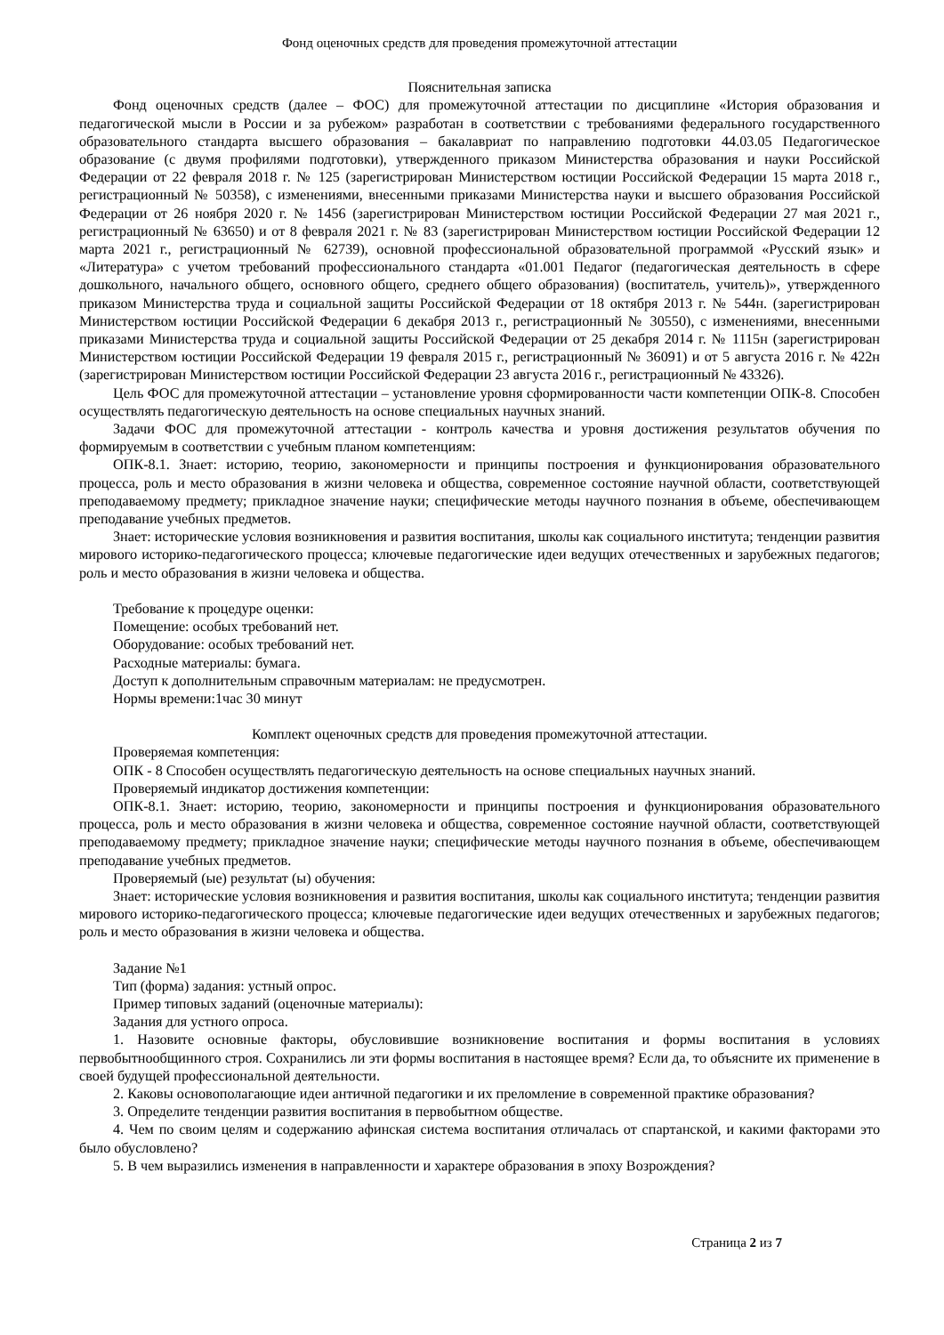Фонд оценочных средств для проведения промежуточной аттестации
Пояснительная записка
Фонд оценочных средств (далее – ФОС) для промежуточной аттестации по дисциплине «История образования и педагогической мысли в России и за рубежом» разработан в соответствии с требованиями федерального государственного образовательного стандарта высшего образования – бакалавриат по направлению подготовки 44.03.05 Педагогическое образование (с двумя профилями подготовки), утвержденного приказом Министерства образования и науки Российской Федерации от 22 февраля 2018 г. № 125 (зарегистрирован Министерством юстиции Российской Федерации 15 марта 2018 г., регистрационный № 50358), с изменениями, внесенными приказами Министерства науки и высшего образования Российской Федерации от 26 ноября 2020 г. № 1456 (зарегистрирован Министерством юстиции Российской Федерации 27 мая 2021 г., регистрационный № 63650) и от 8 февраля 2021 г. № 83 (зарегистрирован Министерством юстиции Российской Федерации 12 марта 2021 г., регистрационный № 62739), основной профессиональной образовательной программой «Русский язык» и «Литература» с учетом требований профессионального стандарта «01.001 Педагог (педагогическая деятельность в сфере дошкольного, начального общего, основного общего, среднего общего образования) (воспитатель, учитель)», утвержденного приказом Министерства труда и социальной защиты Российской Федерации от 18 октября 2013 г. № 544н. (зарегистрирован Министерством юстиции Российской Федерации 6 декабря 2013 г., регистрационный № 30550), с изменениями, внесенными приказами Министерства труда и социальной защиты Российской Федерации от 25 декабря 2014 г. № 1115н (зарегистрирован Министерством юстиции Российской Федерации 19 февраля 2015 г., регистрационный № 36091) и от 5 августа 2016 г. № 422н (зарегистрирован Министерством юстиции Российской Федерации 23 августа 2016 г., регистрационный № 43326).
Цель ФОС для промежуточной аттестации – установление уровня сформированности части компетенции ОПК-8. Способен осуществлять педагогическую деятельность на основе специальных научных знаний.
Задачи ФОС для промежуточной аттестации - контроль качества и уровня достижения результатов обучения по формируемым в соответствии с учебным планом компетенциям:
ОПК-8.1. Знает: историю, теорию, закономерности и принципы построения и функционирования образовательного процесса, роль и место образования в жизни человека и общества, современное состояние научной области, соответствующей преподаваемому предмету; прикладное значение науки; специфические методы научного познания в объеме, обеспечивающем преподавание учебных предметов.
Знает: исторические условия возникновения и развития воспитания, школы как социального института; тенденции развития мирового историко-педагогического процесса; ключевые педагогические идеи ведущих отечественных и зарубежных педагогов; роль и место образования в жизни человека и общества.
Требование к процедуре оценки:
Помещение: особых требований нет.
Оборудование: особых требований нет.
Расходные материалы: бумага.
Доступ к дополнительным справочным материалам: не предусмотрен.
Нормы времени:1час 30 минут
Комплект оценочных средств для проведения промежуточной аттестации.
Проверяемая компетенция:
ОПК - 8 Способен осуществлять педагогическую деятельность на основе специальных научных знаний.
Проверяемый индикатор достижения компетенции:
ОПК-8.1. Знает: историю, теорию, закономерности и принципы построения и функционирования образовательного процесса, роль и место образования в жизни человека и общества, современное состояние научной области, соответствующей преподаваемому предмету; прикладное значение науки; специфические методы научного познания в объеме, обеспечивающем преподавание учебных предметов.
Проверяемый (ые) результат (ы) обучения:
Знает: исторические условия возникновения и развития воспитания, школы как социального института; тенденции развития мирового историко-педагогического процесса; ключевые педагогические идеи ведущих отечественных и зарубежных педагогов; роль и место образования в жизни человека и общества.
Задание №1
Тип (форма) задания: устный опрос.
Пример типовых заданий (оценочные материалы):
Задания для устного опроса.
1. Назовите основные факторы, обусловившие возникновение воспитания и формы воспитания в условиях первобытнообщинного строя. Сохранились ли эти формы воспитания в настоящее время? Если да, то объясните их применение в своей будущей профессиональной деятельности.
2. Каковы основополагающие идеи античной педагогики и их преломление в современной практике образования?
3. Определите тенденции развития воспитания в первобытном обществе.
4. Чем по своим целям и содержанию афинская система воспитания отличалась от спартанской, и какими факторами это было обусловлено?
5. В чем выразились изменения в направленности и характере образования в эпоху Возрождения?
Страница 2 из 7